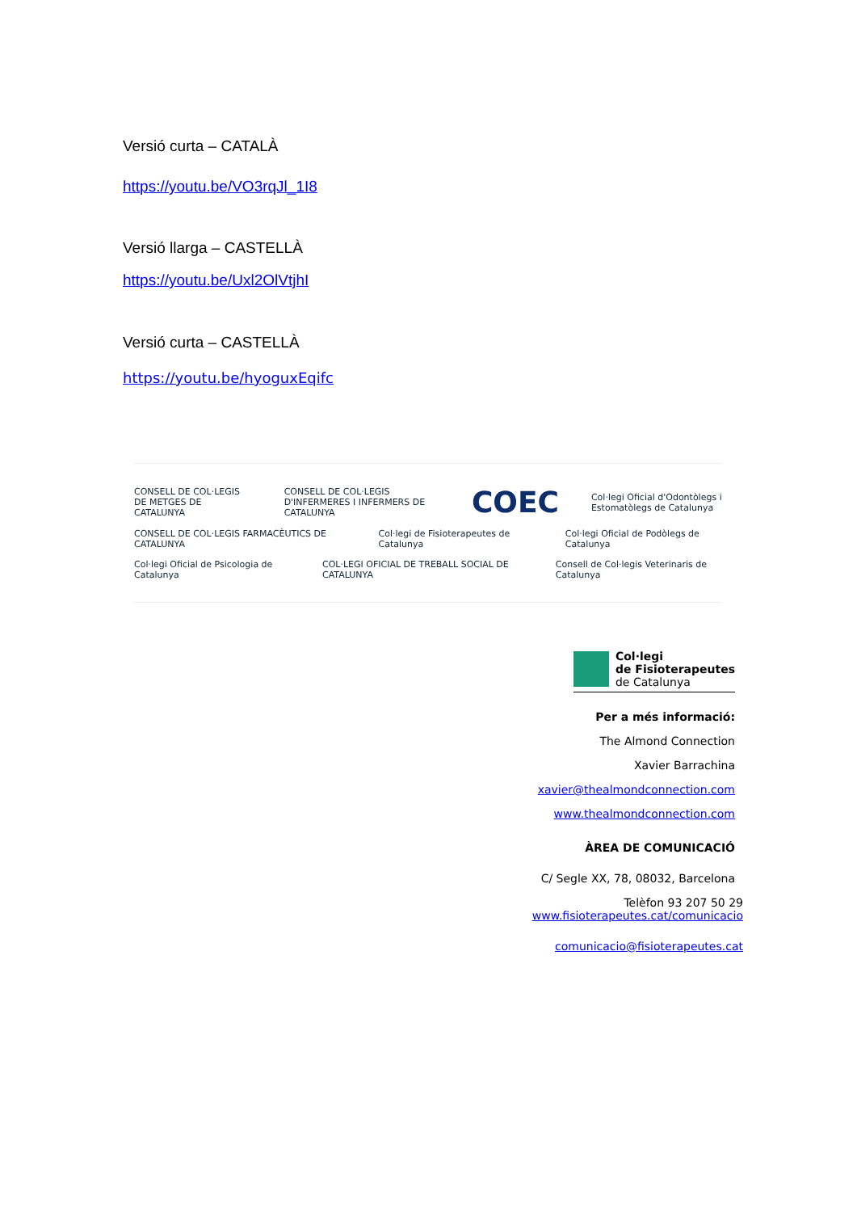Versió curta – CATALÀ
https://youtu.be/VO3rqJl_1I8
Versió llarga – CASTELLÀ
https://youtu.be/Uxl2OlVtjhI
Versió curta – CASTELLÀ
https://youtu.be/hyoguxEqifc
CONSELL DE COL·LEGIS DE METGES DE CATALUNYA CONSELL DE COL·LEGIS D'INFERMERES I INFERMERS DE CATALUNYA COEC Col·legi Oficial d'Odontòlegs i Estomatòlegs de Catalunya
CONSELL DE COL·LEGIS FARMACÈUTICS DE CATALUNYA Col·legi de Fisioterapeutes de Catalunya Col·legi Oficial de Podòlegs de Catalunya
Col·legi Oficial de Psicologia de Catalunya COL·LEGI OFICIAL DE TREBALL SOCIAL DE CATALUNYA Consell de Col·legis Veterinaris de Catalunya
Col·legi
de Fisioterapeutes
de Catalunya
Per a més informació:
The Almond Connection
Xavier Barrachina
xavier@thealmondconnection.com
www.thealmondconnection.com
ÀREA DE COMUNICACIÓ
C/ Segle XX, 78, 08032, Barcelona
Telèfon 93 207 50 29
www.fisioterapeutes.cat/comunicacio
comunicacio@fisioterapeutes.cat